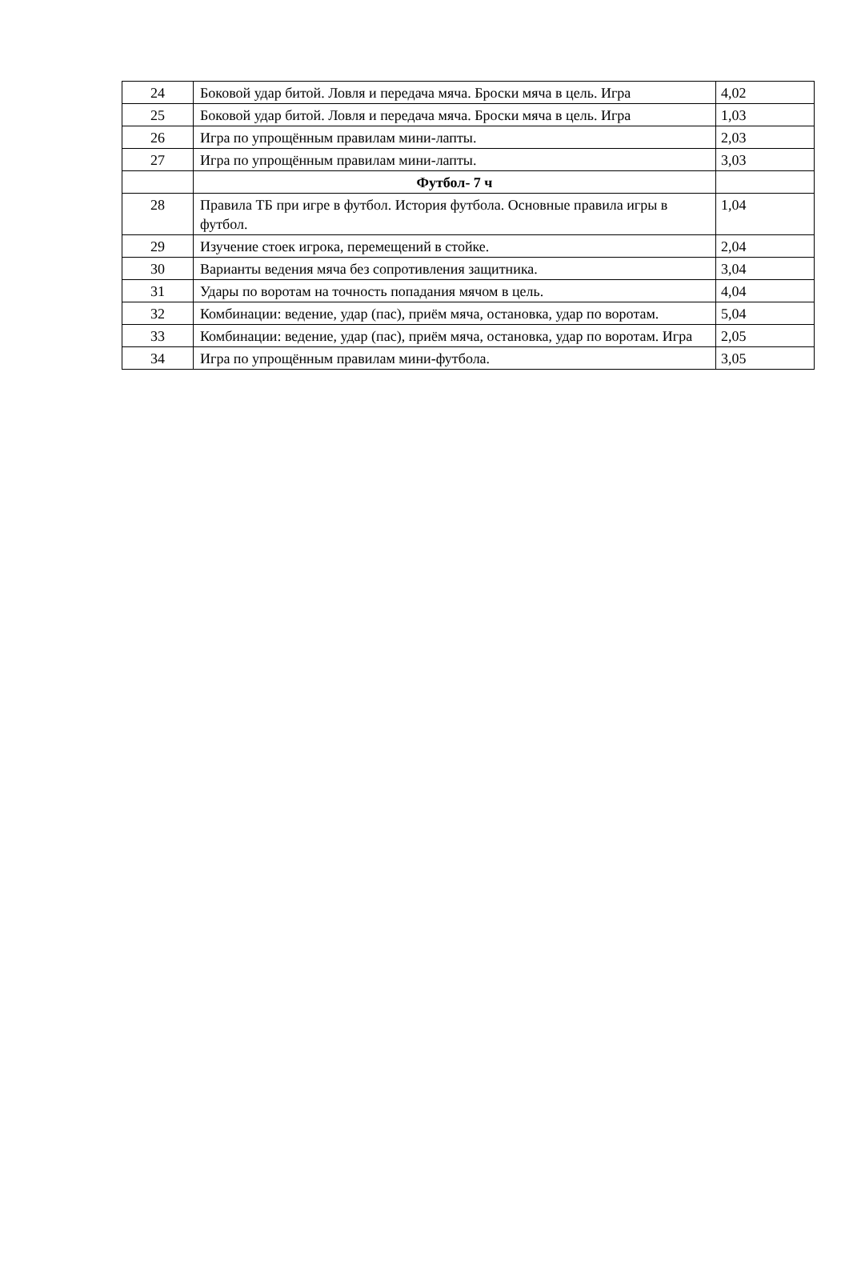| 24 | Боковой удар битой. Ловля и передача мяча. Броски мяча в цель. Игра | 4,02 |
| 25 | Боковой удар битой. Ловля и передача мяча. Броски мяча в цель. Игра | 1,03 |
| 26 | Игра по упрощённым правилам мини-лапты. | 2,03 |
| 27 | Игра по упрощённым правилам мини-лапты. | 3,03 |
| | Футбол- 7 ч | |
| 28 | Правила ТБ при игре в футбол. История футбола. Основные правила игры в футбол. | 1,04 |
| 29 | Изучение стоек игрока, перемещений в стойке. | 2,04 |
| 30 | Варианты ведения мяча без сопротивления защитника. | 3,04 |
| 31 | Удары по воротам на точность попадания мячом в цель. | 4,04 |
| 32 | Комбинации: ведение, удар (пас), приём мяча, остановка, удар по воротам. | 5,04 |
| 33 | Комбинации: ведение, удар (пас), приём мяча, остановка, удар по воротам. Игра | 2,05 |
| 34 | Игра по упрощённым правилам мини-футбола. | 3,05 |